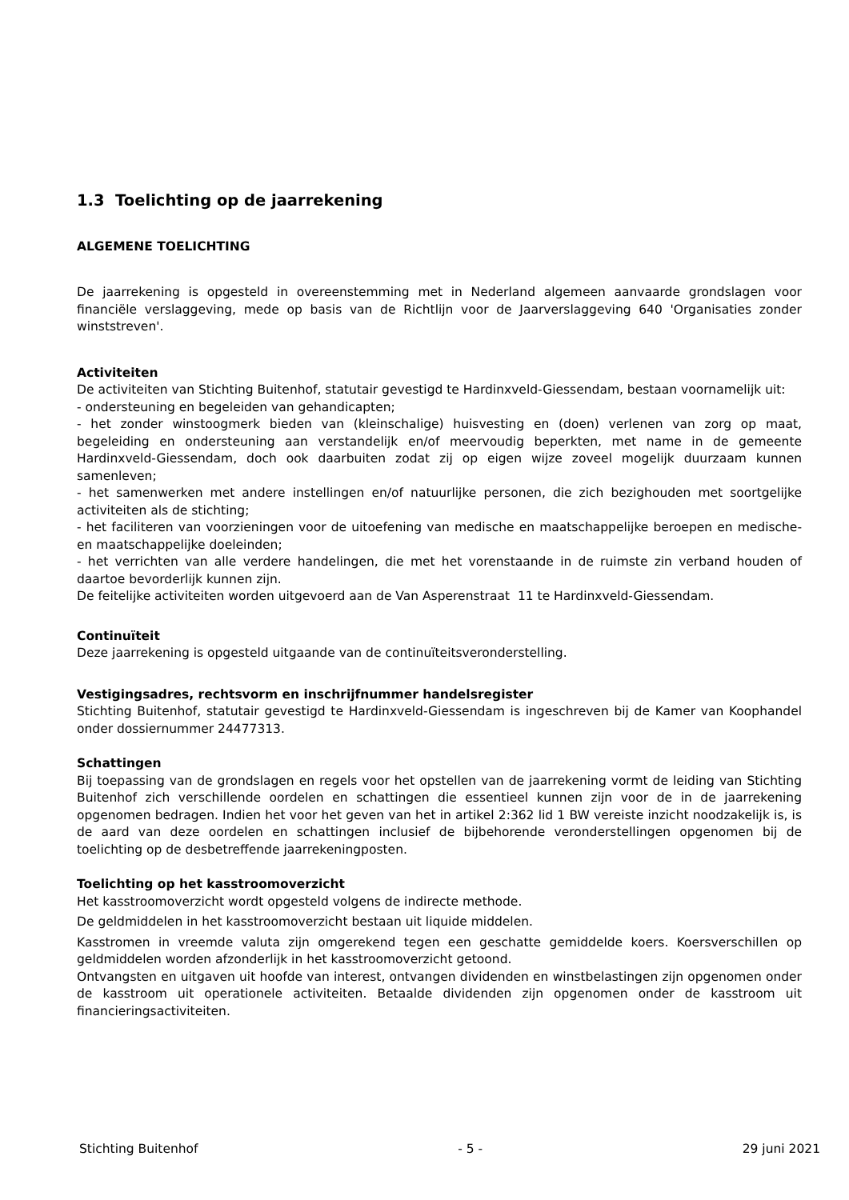1.3 Toelichting op de jaarrekening
ALGEMENE TOELICHTING
De jaarrekening is opgesteld in overeenstemming met in Nederland algemeen aanvaarde grondslagen voor financiële verslaggeving, mede op basis van de Richtlijn voor de Jaarverslaggeving 640 'Organisaties zonder winststreven'.
Activiteiten
De activiteiten van Stichting Buitenhof, statutair gevestigd te Hardinxveld-Giessendam, bestaan voornamelijk uit:
- ondersteuning en begeleiden van gehandicapten;
- het zonder winstoogmerk bieden van (kleinschalige) huisvesting en (doen) verlenen van zorg op maat, begeleiding en ondersteuning aan verstandelijk en/of meervoudig beperkten, met name in de gemeente Hardinxveld-Giessendam, doch ook daarbuiten zodat zij op eigen wijze zoveel mogelijk duurzaam kunnen samenleven;
- het samenwerken met andere instellingen en/of natuurlijke personen, die zich bezighouden met soortgelijke activiteiten als de stichting;
- het faciliteren van voorzieningen voor de uitoefening van medische en maatschappelijke beroepen en medische- en maatschappelijke doeleinden;
- het verrichten van alle verdere handelingen, die met het vorenstaande in de ruimste zin verband houden of daartoe bevorderlijk kunnen zijn.
De feitelijke activiteiten worden uitgevoerd aan de Van Asperenstraat 11 te Hardinxveld-Giessendam.
Continuïteit
Deze jaarrekening is opgesteld uitgaande van de continuïteitsveronderstelling.
Vestigingsadres, rechtsvorm en inschrijfnummer handelsregister
Stichting Buitenhof, statutair gevestigd te Hardinxveld-Giessendam is ingeschreven bij de Kamer van Koophandel onder dossiernummer 24477313.
Schattingen
Bij toepassing van de grondslagen en regels voor het opstellen van de jaarrekening vormt de leiding van Stichting Buitenhof zich verschillende oordelen en schattingen die essentieel kunnen zijn voor de in de jaarrekening opgenomen bedragen. Indien het voor het geven van het in artikel 2:362 lid 1 BW vereiste inzicht noodzakelijk is, is de aard van deze oordelen en schattingen inclusief de bijbehorende veronderstellingen opgenomen bij de toelichting op de desbetreffende jaarrekeningposten.
Toelichting op het kasstroomoverzicht
Het kasstroomoverzicht wordt opgesteld volgens de indirecte methode.
De geldmiddelen in het kasstroomoverzicht bestaan uit liquide middelen.
Kasstromen in vreemde valuta zijn omgerekend tegen een geschatte gemiddelde koers. Koersverschillen op geldmiddelen worden afzonderlijk in het kasstroomoverzicht getoond.
Ontvangsten en uitgaven uit hoofde van interest, ontvangen dividenden en winstbelastingen zijn opgenomen onder de kasstroom uit operationele activiteiten. Betaalde dividenden zijn opgenomen onder de kasstroom uit financieringsactiviteiten.
Stichting Buitenhof - 5 - 29 juni 2021